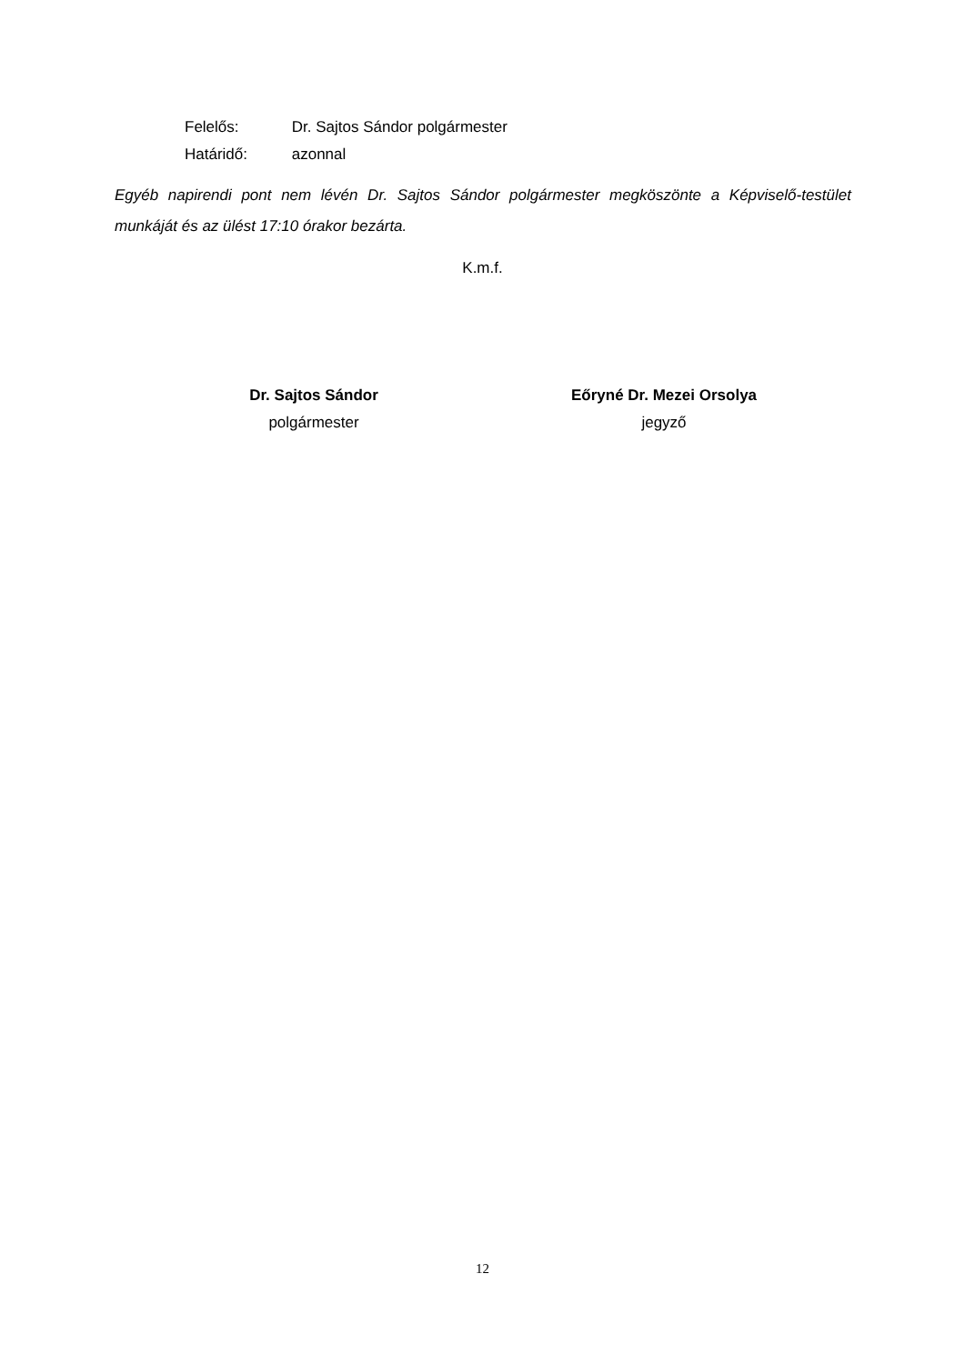Felelős: Dr. Sajtos Sándor polgármester
Határidő: azonnal
Egyéb napirendi pont nem lévén Dr. Sajtos Sándor polgármester megköszönte a Képviselő-testület munkáját és az ülést 17:10 órakor bezárta.
K.m.f.
Dr. Sajtos Sándor
polgármester
Eőryné Dr. Mezei Orsolya
jegyző
12